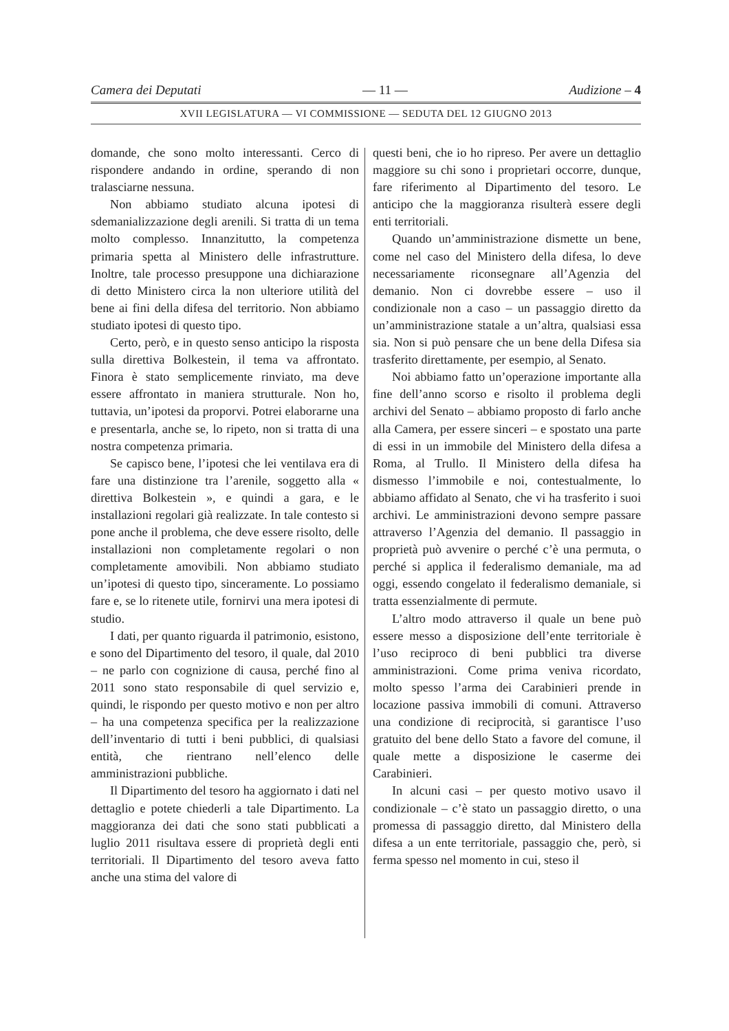Camera dei Deputati — 11 — Audizione – 4
XVII LEGISLATURA — VI COMMISSIONE — SEDUTA DEL 12 GIUGNO 2013
domande, che sono molto interessanti. Cerco di rispondere andando in ordine, sperando di non tralasciarne nessuna.
Non abbiamo studiato alcuna ipotesi di sdemanializzazione degli arenili. Si tratta di un tema molto complesso. Innanzitutto, la competenza primaria spetta al Ministero delle infrastrutture. Inoltre, tale processo presuppone una dichiarazione di detto Ministero circa la non ulteriore utilità del bene ai fini della difesa del territorio. Non abbiamo studiato ipotesi di questo tipo.
Certo, però, e in questo senso anticipo la risposta sulla direttiva Bolkestein, il tema va affrontato. Finora è stato semplicemente rinviato, ma deve essere affrontato in maniera strutturale. Non ho, tuttavia, un’ipotesi da proporvi. Potrei elaborarne una e presentarla, anche se, lo ripeto, non si tratta di una nostra competenza primaria.
Se capisco bene, l’ipotesi che lei ventilava era di fare una distinzione tra l’arenile, soggetto alla « direttiva Bolkestein », e quindi a gara, e le installazioni regolari già realizzate. In tale contesto si pone anche il problema, che deve essere risolto, delle installazioni non completamente regolari o non completamente amovibili. Non abbiamo studiato un’ipotesi di questo tipo, sinceramente. Lo possiamo fare e, se lo ritenete utile, fornirvi una mera ipotesi di studio.
I dati, per quanto riguarda il patrimonio, esistono, e sono del Dipartimento del tesoro, il quale, dal 2010 – ne parlo con cognizione di causa, perché fino al 2011 sono stato responsabile di quel servizio e, quindi, le rispondo per questo motivo e non per altro – ha una competenza specifica per la realizzazione dell’inventario di tutti i beni pubblici, di qualsiasi entità, che rientrano nell’elenco delle amministrazioni pubbliche.
Il Dipartimento del tesoro ha aggiornato i dati nel dettaglio e potete chiederli a tale Dipartimento. La maggioranza dei dati che sono stati pubblicati a luglio 2011 risultava essere di proprietà degli enti territoriali. Il Dipartimento del tesoro aveva fatto anche una stima del valore di
questi beni, che io ho ripreso. Per avere un dettaglio maggiore su chi sono i proprietari occorre, dunque, fare riferimento al Dipartimento del tesoro. Le anticipo che la maggioranza risulterà essere degli enti territoriali.
Quando un’amministrazione dismette un bene, come nel caso del Ministero della difesa, lo deve necessariamente riconsegnare all’Agenzia del demanio. Non ci dovrebbe essere – uso il condizionale non a caso – un passaggio diretto da un’amministrazione statale a un’altra, qualsiasi essa sia. Non si può pensare che un bene della Difesa sia trasferito direttamente, per esempio, al Senato.
Noi abbiamo fatto un’operazione importante alla fine dell’anno scorso e risolto il problema degli archivi del Senato – abbiamo proposto di farlo anche alla Camera, per essere sinceri – e spostato una parte di essi in un immobile del Ministero della difesa a Roma, al Trullo. Il Ministero della difesa ha dismesso l’immobile e noi, contestualmente, lo abbiamo affidato al Senato, che vi ha trasferito i suoi archivi. Le amministrazioni devono sempre passare attraverso l’Agenzia del demanio. Il passaggio in proprietà può avvenire o perché c’è una permuta, o perché si applica il federalismo demaniale, ma ad oggi, essendo congelato il federalismo demaniale, si tratta essenzialmente di permute.
L’altro modo attraverso il quale un bene può essere messo a disposizione dell’ente territoriale è l’uso reciproco di beni pubblici tra diverse amministrazioni. Come prima veniva ricordato, molto spesso l’arma dei Carabinieri prende in locazione passiva immobili di comuni. Attraverso una condizione di reciprocità, si garantisce l’uso gratuito del bene dello Stato a favore del comune, il quale mette a disposizione le caserme dei Carabinieri.
In alcuni casi – per questo motivo usavo il condizionale – c’è stato un passaggio diretto, o una promessa di passaggio diretto, dal Ministero della difesa a un ente territoriale, passaggio che, però, si ferma spesso nel momento in cui, steso il